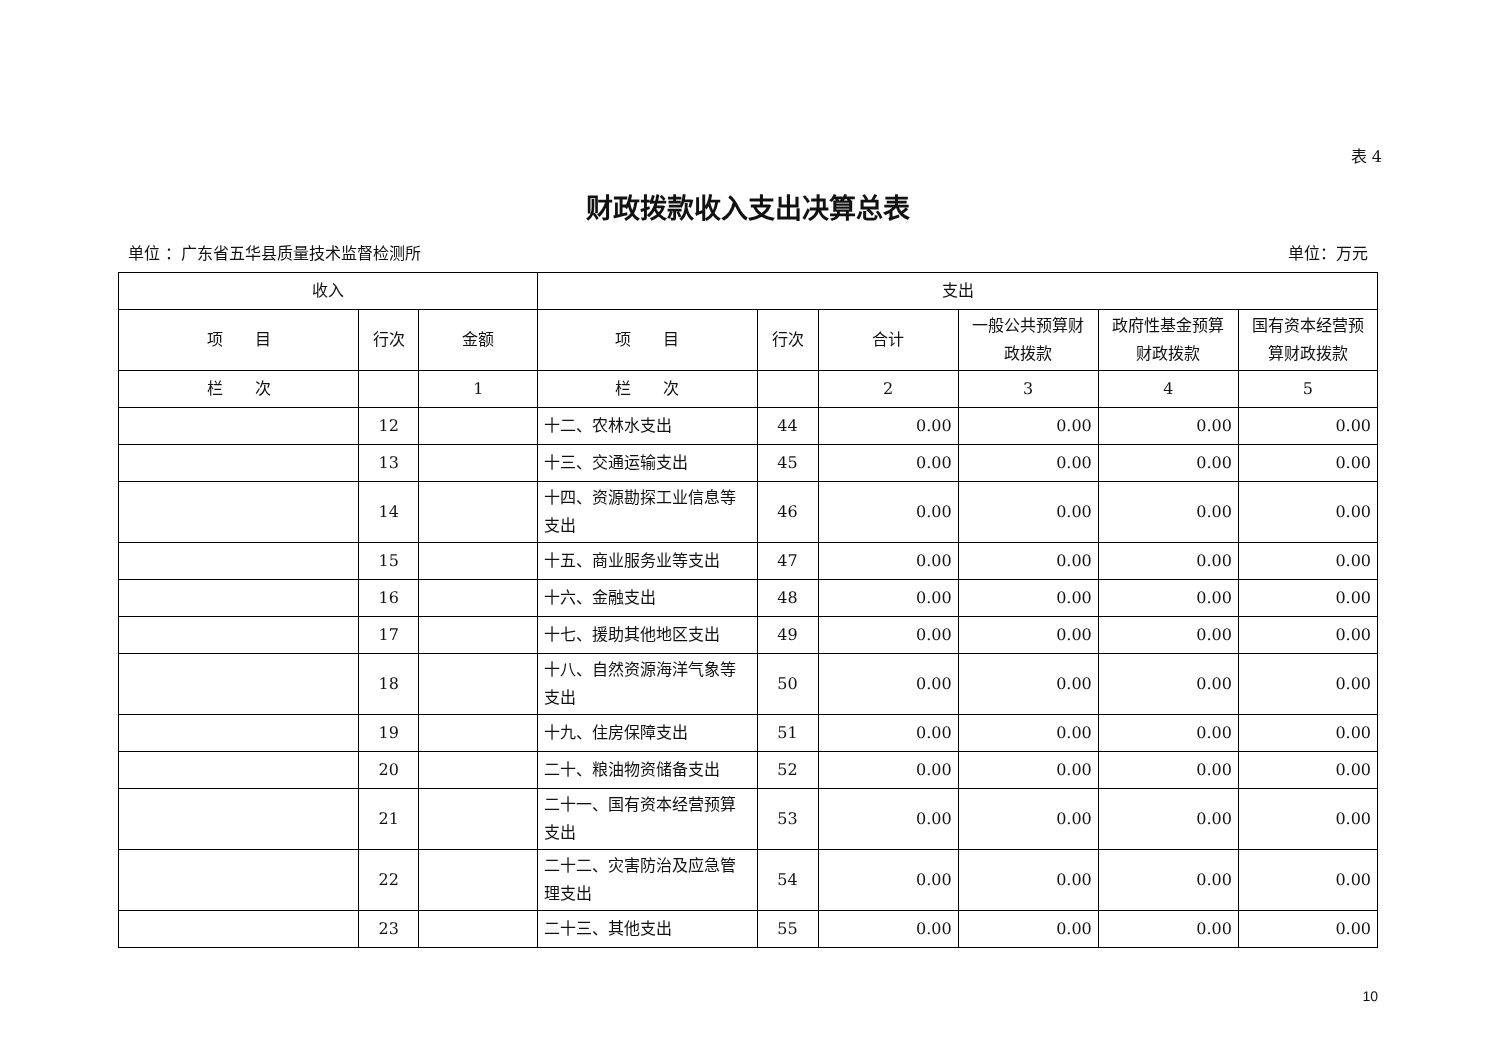表 4
财政拨款收入支出决算总表
单位 ：广东省五华县质量技术监督检测所 单位：万元
| 收入 | | | 支出 | | | | | |
| --- | --- | --- | --- | --- | --- | --- | --- | --- |
| 项 目 | 行次 | 金额 | 项 目 | 行次 | 合计 | 一般公共预算财政拨款 | 政府性基金预算财政拨款 | 国有资本经营预算财政拨款 |
| 栏 次 | | 1 | 栏 次 | | 2 | 3 | 4 | 5 |
| | 12 | | 十二、农林水支出 | 44 | 0.00 | 0.00 | 0.00 | 0.00 |
| | 13 | | 十三、交通运输支出 | 45 | 0.00 | 0.00 | 0.00 | 0.00 |
| | 14 | | 十四、资源勘探工业信息等支出 | 46 | 0.00 | 0.00 | 0.00 | 0.00 |
| | 15 | | 十五、商业服务业等支出 | 47 | 0.00 | 0.00 | 0.00 | 0.00 |
| | 16 | | 十六、金融支出 | 48 | 0.00 | 0.00 | 0.00 | 0.00 |
| | 17 | | 十七、援助其他地区支出 | 49 | 0.00 | 0.00 | 0.00 | 0.00 |
| | 18 | | 十八、自然资源海洋气象等支出 | 50 | 0.00 | 0.00 | 0.00 | 0.00 |
| | 19 | | 十九、住房保障支出 | 51 | 0.00 | 0.00 | 0.00 | 0.00 |
| | 20 | | 二十、粮油物资储备支出 | 52 | 0.00 | 0.00 | 0.00 | 0.00 |
| | 21 | | 二十一、国有资本经营预算支出 | 53 | 0.00 | 0.00 | 0.00 | 0.00 |
| | 22 | | 二十二、灾害防治及应急管理支出 | 54 | 0.00 | 0.00 | 0.00 | 0.00 |
| | 23 | | 二十三、其他支出 | 55 | 0.00 | 0.00 | 0.00 | 0.00 |
10